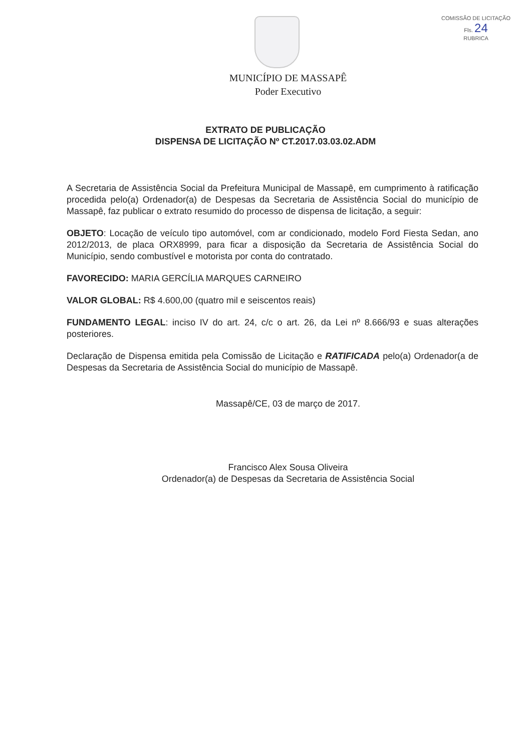COMISSÃO DE LICITAÇÃO
Fls. 24
RUBRICA
MUNICÍPIO DE MASSAPÊ
Poder Executivo
EXTRATO DE PUBLICAÇÃO
DISPENSA DE LICITAÇÃO Nº CT.2017.03.03.02.ADM
A Secretaria de Assistência Social da Prefeitura Municipal de Massapê, em cumprimento à ratificação procedida pelo(a) Ordenador(a) de Despesas da Secretaria de Assistência Social do município de Massapê, faz publicar o extrato resumido do processo de dispensa de licitação, a seguir:
OBJETO: Locação de veículo tipo automóvel, com ar condicionado, modelo Ford Fiesta Sedan, ano 2012/2013, de placa ORX8999, para ficar a disposição da Secretaria de Assistência Social do Município, sendo combustível e motorista por conta do contratado.
FAVORECIDO: MARIA GERCÍLIA MARQUES CARNEIRO
VALOR GLOBAL: R$ 4.600,00 (quatro mil e seiscentos reais)
FUNDAMENTO LEGAL: inciso IV do art. 24, c/c o art. 26, da Lei nº 8.666/93 e suas alterações posteriores.
Declaração de Dispensa emitida pela Comissão de Licitação e RATIFICADA pelo(a) Ordenador(a de Despesas da Secretaria de Assistência Social do município de Massapê.
Massapê/CE, 03 de março de 2017.
Francisco Alex Sousa Oliveira
Ordenador(a) de Despesas da Secretaria de Assistência Social